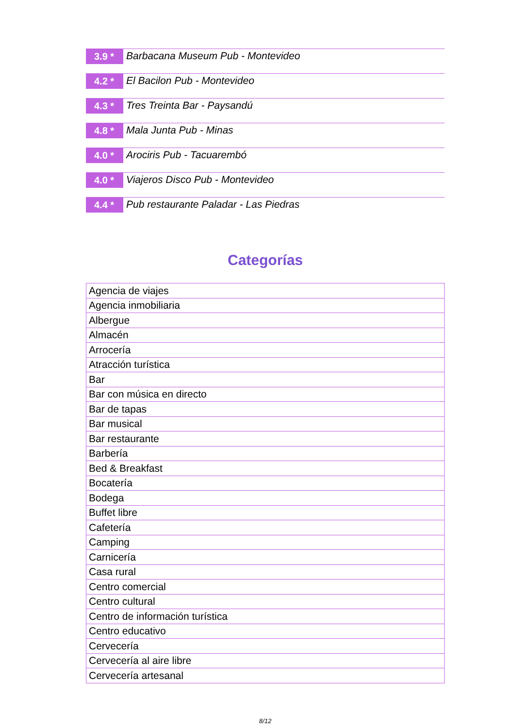3.9 *
Barbacana Museum Pub - Montevideo
4.2 *
El Bacilon Pub - Montevideo
4.3 *
Tres Treinta Bar - Paysandú
4.8 *
Mala Junta Pub - Minas
4.0 *
Arociris Pub - Tacuarembó
4.0 *
Viajeros Disco Pub - Montevideo
4.4 *
Pub restaurante Paladar - Las Piedras
Categorías
| Agencia de viajes |
| Agencia inmobiliaria |
| Albergue |
| Almacén |
| Arrocería |
| Atracción turística |
| Bar |
| Bar con música en directo |
| Bar de tapas |
| Bar musical |
| Bar restaurante |
| Barbería |
| Bed & Breakfast |
| Bocatería |
| Bodega |
| Buffet libre |
| Cafetería |
| Camping |
| Carnicería |
| Casa rural |
| Centro comercial |
| Centro cultural |
| Centro de información turística |
| Centro educativo |
| Cervecería |
| Cervecería al aire libre |
| Cervecería artesanal |
8/12